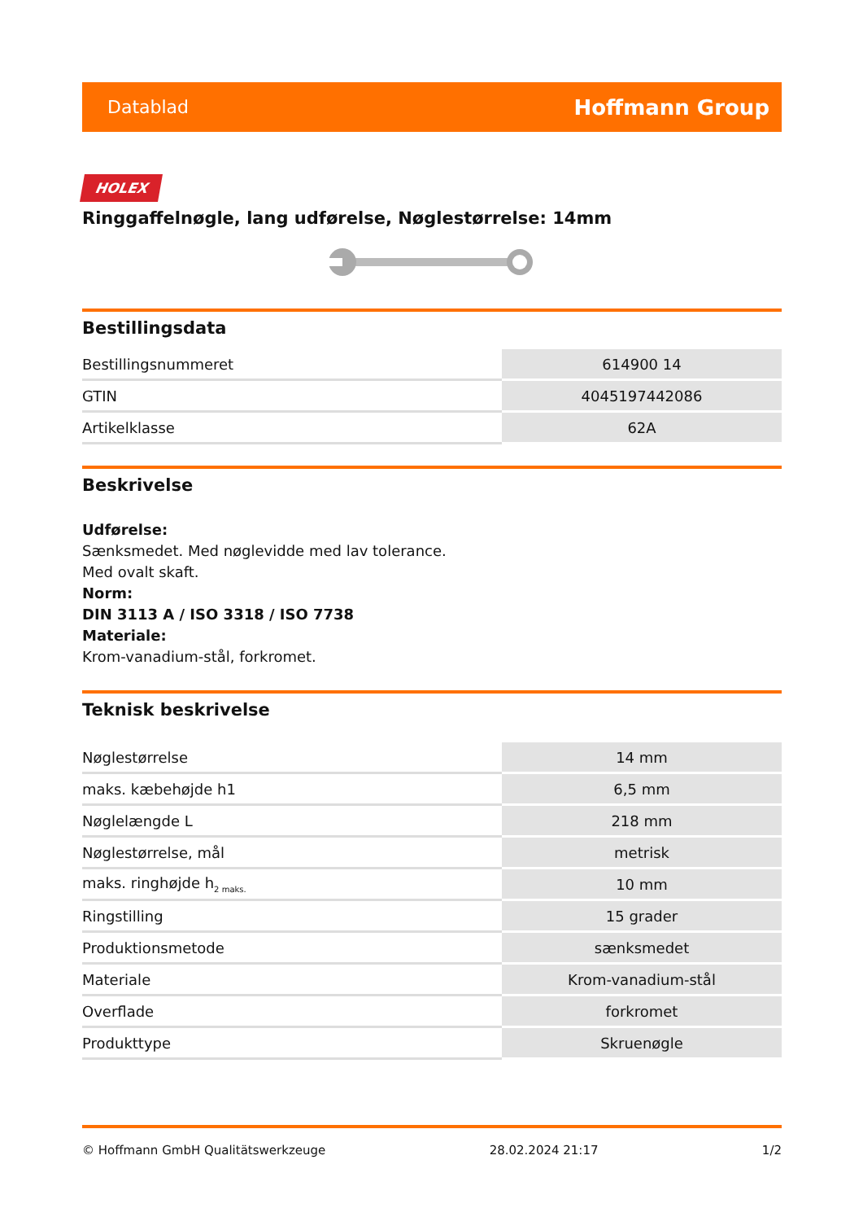Datablad Hoffmann Group
HOLEX
Ringgaffelnøgle, lang udførelse, Nøglestørrelse: 14mm
Bestillingsdata
| Bestillingsnummeret | 614900 14 |
| GTIN | 4045197442086 |
| Artikelklasse | 62A |
Beskrivelse
Udførelse:
Sænksmedet. Med nøglevidde med lav tolerance.
Med ovalt skaft.
Norm:
DIN 3113 A / ISO 3318 / ISO 7738
Materiale:
Krom-vanadium-stål, forkromet.
Teknisk beskrivelse
| Nøglestørrelse | 14 mm |
| maks. kæbehøjde h1 | 6,5 mm |
| Nøglelængde L | 218 mm |
| Nøglestørrelse, mål | metrisk |
| maks. ringhøjde h<sub>2 maks.</sub> | 10 mm |
| Ringstilling | 15 grader |
| Produktionsmetode | sænksmedet |
| Materiale | Krom-vanadium-stål |
| Overflade | forkromet |
| Produkttype | Skruenøgle |
© Hoffmann GmbH Qualitätswerkzeuge 28.02.2024 21:17 1/2